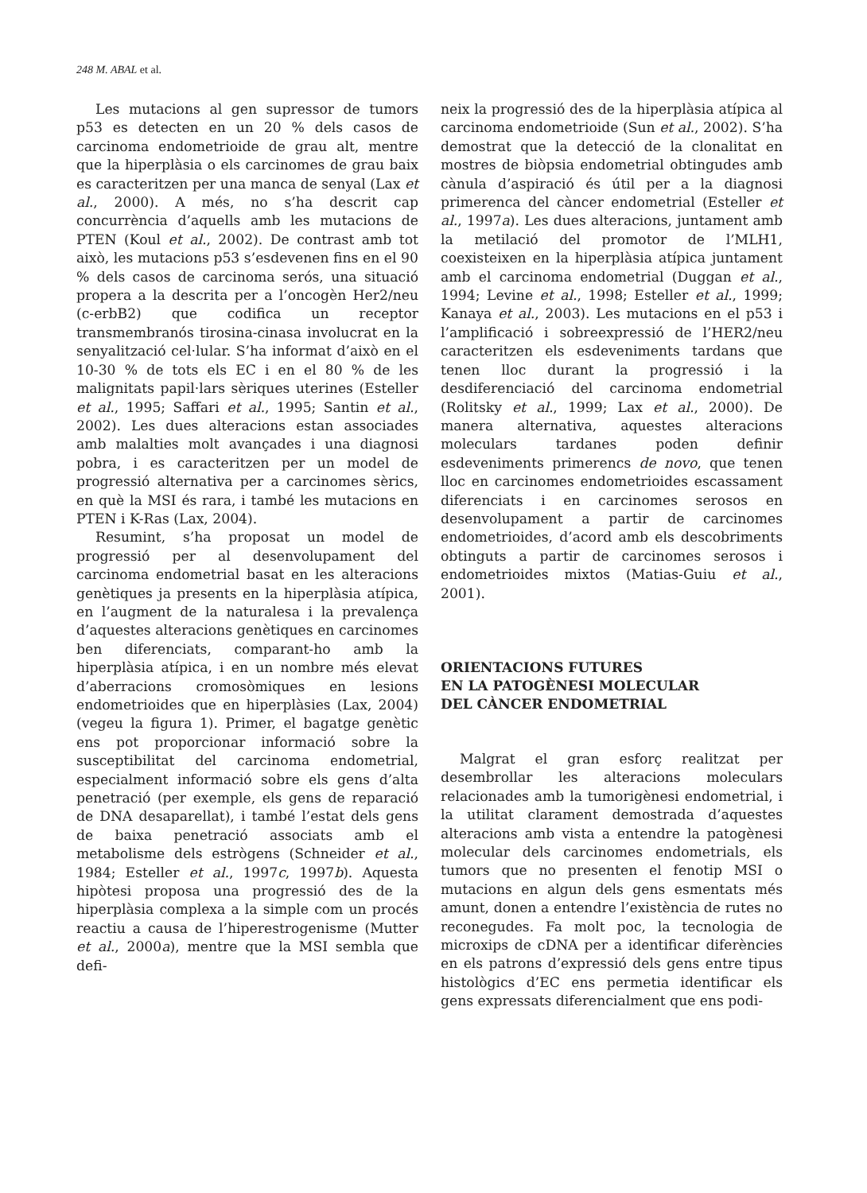248 M. ABAL et al.
Les mutacions al gen supressor de tumors p53 es detecten en un 20 % dels casos de carcinoma endometrioide de grau alt, mentre que la hiperplàsia o els carcinomes de grau baix es caracteritzen per una manca de senyal (Lax et al., 2000). A més, no s’ha descrit cap concurrència d’aquells amb les mutacions de PTEN (Koul et al., 2002). De contrast amb tot això, les mutacions p53 s’esdevenen fins en el 90 % dels casos de carcinoma serós, una situació propera a la descrita per a l’oncogèn Her2/neu (c-erbB2) que codifica un receptor transmembranós tirosina-cinasa involucrat en la senyalització cel·lular. S’ha informat d’això en el 10-30 % de tots els EC i en el 80 % de les malignitats papil·lars sèriques uterines (Esteller et al., 1995; Saffari et al., 1995; Santin et al., 2002). Les dues alteracions estan associades amb malalties molt avançades i una diagnosi pobra, i es caracteritzen per un model de progressió alternativa per a carcinomes sèrics, en què la MSI és rara, i també les mutacions en PTEN i K-Ras (Lax, 2004).
Resumint, s’ha proposat un model de progressió per al desenvolupament del carcinoma endometrial basat en les alteracions genètiques ja presents en la hiperplàsia atípica, en l’augment de la naturalesa i la prevalença d’aquestes alteracions genètiques en carcinomes ben diferenciats, comparant-ho amb la hiperplàsia atípica, i en un nombre més elevat d’aberracions cromosòmiques en lesions endometrioides que en hiperplàsies (Lax, 2004) (vegeu la figura 1). Primer, el bagatge genètic ens pot proporcionar informació sobre la susceptibilitat del carcinoma endometrial, especialment informació sobre els gens d’alta penetració (per exemple, els gens de reparació de DNA desaparellat), i també l’estat dels gens de baixa penetració associats amb el metabolisme dels estrògens (Schneider et al., 1984; Esteller et al., 1997c, 1997b). Aquesta hipòtesi proposa una progressió des de la hiperplàsia complexa a la simple com un procés reactiu a causa de l’hiperestrogenisme (Mutter et al., 2000a), mentre que la MSI sembla que defi-
neix la progressió des de la hiperplàsia atípica al carcinoma endometrioide (Sun et al., 2002). S’ha demostrat que la detecció de la clonalitat en mostres de biòpsia endometrial obtingudes amb cànula d’aspiració és útil per a la diagnosi primerenca del càncer endometrial (Esteller et al., 1997a). Les dues alteracions, juntament amb la metilació del promotor de l’MLH1, coexisteixen en la hiperplàsia atípica juntament amb el carcinoma endometrial (Duggan et al., 1994; Levine et al., 1998; Esteller et al., 1999; Kanaya et al., 2003). Les mutacions en el p53 i l’amplificació i sobreexpressió de l’HER2/neu caracteritzen els esdeveniments tardans que tenen lloc durant la progressió i la desdiferenciació del carcinoma endometrial (Rolitsky et al., 1999; Lax et al., 2000). De manera alternativa, aquestes alteracions moleculars tardanes poden definir esdeveniments primerencs de novo, que tenen lloc en carcinomes endometrioides escassament diferenciats i en carcinomes serosos en desenvolupament a partir de carcinomes endometrioides, d’acord amb els descobriments obtinguts a partir de carcinomes serosos i endometrioides mixtos (Matias-Guiu et al., 2001).
ORIENTACIONS FUTURES
EN LA PATOGÈNESI MOLECULAR
DEL CÀNCER ENDOMETRIAL
Malgrat el gran esforç realitzat per desembrollar les alteracions moleculars relacionades amb la tumorigènesi endometrial, i la utilitat clarament demostrada d’aquestes alteracions amb vista a entendre la patogènesi molecular dels carcinomes endometrials, els tumors que no presenten el fenotip MSI o mutacions en algun dels gens esmentats més amunt, donen a entendre l’existència de rutes no reconegudes. Fa molt poc, la tecnologia de microxips de cDNA per a identificar diferències en els patrons d’expressió dels gens entre tipus histològics d’EC ens permetia identificar els gens expressats diferencialment que ens podi-